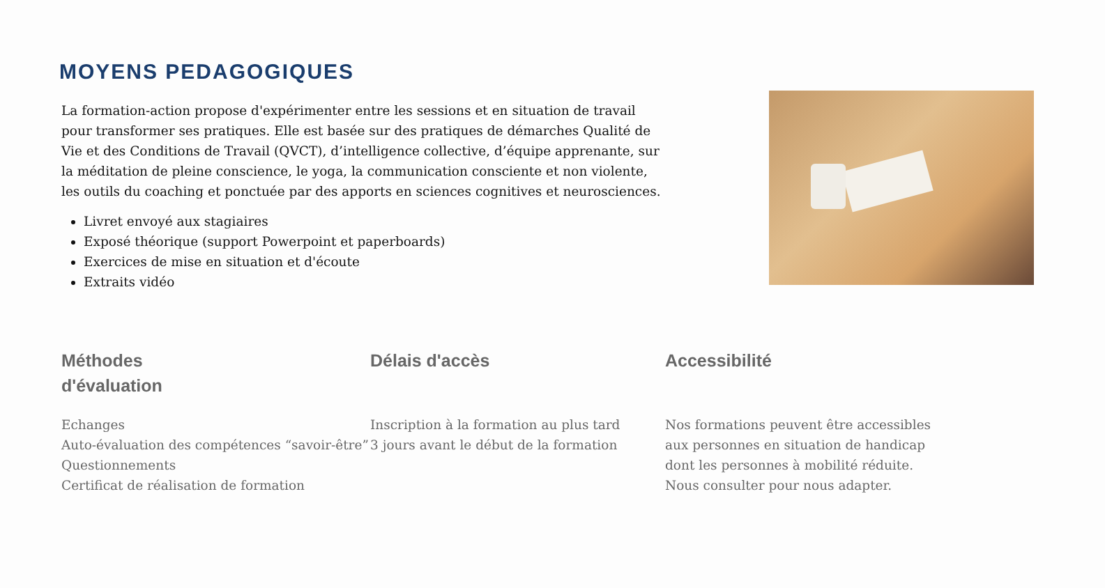MOYENS PEDAGOGIQUES
La formation-action propose d'expérimenter entre les sessions et en situation de travail pour transformer ses pratiques. Elle est basée sur des pratiques de démarches Qualité de Vie et des Conditions de Travail (QVCT), d’intelligence collective, d’équipe apprenante, sur la méditation de pleine conscience, le yoga, la communication consciente et non violente, les outils du coaching et ponctuée par des apports en sciences cognitives et neurosciences.
Livret envoyé aux stagiaires
Exposé théorique (support Powerpoint et paperboards)
Exercices de mise en situation et d'écoute
Extraits vidéo
Méthodes
d'évaluation
Echanges
Auto-évaluation des compétences “savoir-être”
Questionnements
Certificat de réalisation de formation
Délais d'accès
Inscription à la formation au plus tard
3 jours avant le début de la formation
Accessibilité
Nos formations peuvent être accessibles
aux personnes en situation de handicap
dont les personnes à mobilité réduite.
Nous consulter pour nous adapter.